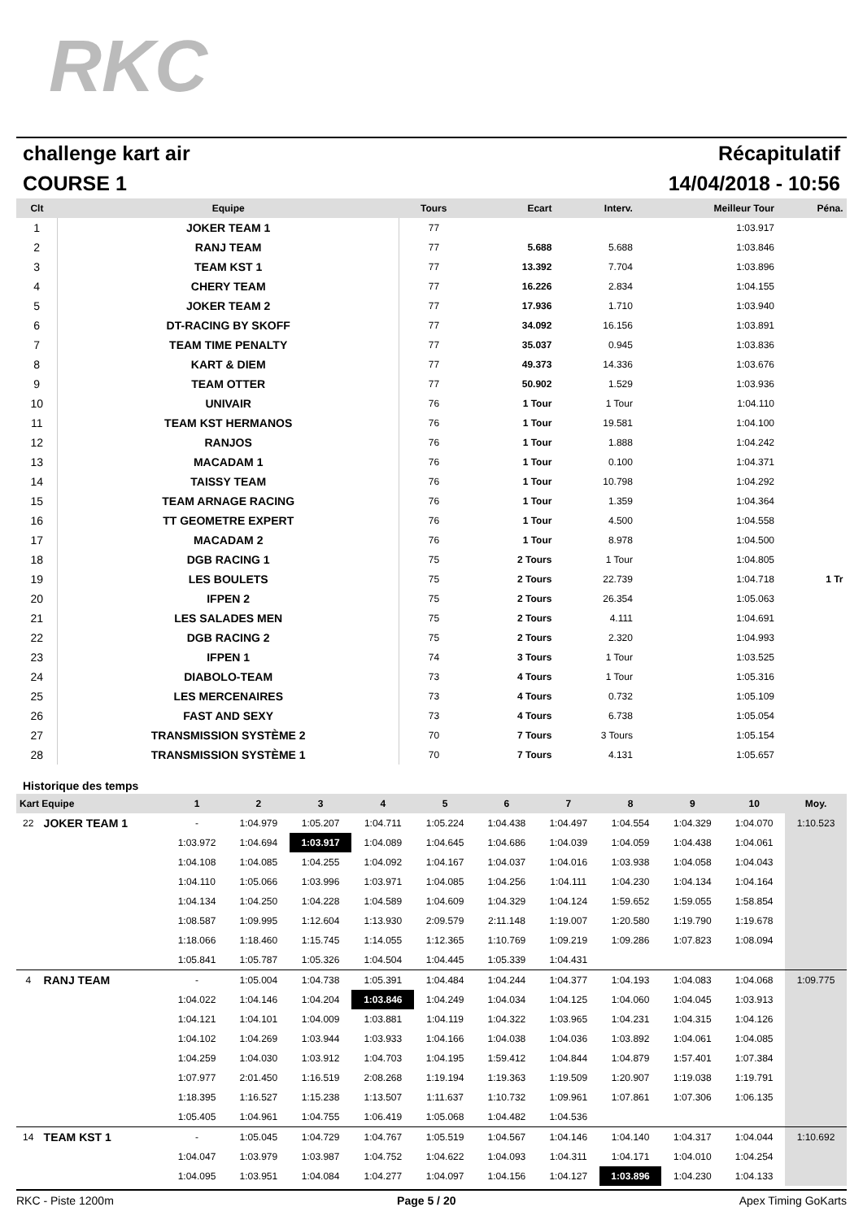RKC
challenge kart air Récapitulatif
COURSE 1 14/04/2018 - 10:56
| Clt | Equipe | Tours | Ecart | Interv. | Meilleur Tour | Péna. |
| --- | --- | --- | --- | --- | --- | --- |
| 1 | JOKER TEAM 1 | 77 | | | 1:03.917 | |
| 2 | RANJ TEAM | 77 | 5.688 | 5.688 | 1:03.846 | |
| 3 | TEAM KST 1 | 77 | 13.392 | 7.704 | 1:03.896 | |
| 4 | CHERY TEAM | 77 | 16.226 | 2.834 | 1:04.155 | |
| 5 | JOKER TEAM 2 | 77 | 17.936 | 1.710 | 1:03.940 | |
| 6 | DT-RACING BY SKOFF | 77 | 34.092 | 16.156 | 1:03.891 | |
| 7 | TEAM TIME PENALTY | 77 | 35.037 | 0.945 | 1:03.836 | |
| 8 | KART & DIEM | 77 | 49.373 | 14.336 | 1:03.676 | |
| 9 | TEAM OTTER | 77 | 50.902 | 1.529 | 1:03.936 | |
| 10 | UNIVAIR | 76 | 1 Tour | 1 Tour | 1:04.110 | |
| 11 | TEAM KST HERMANOS | 76 | 1 Tour | 19.581 | 1:04.100 | |
| 12 | RANJOS | 76 | 1 Tour | 1.888 | 1:04.242 | |
| 13 | MACADAM 1 | 76 | 1 Tour | 0.100 | 1:04.371 | |
| 14 | TAISSY TEAM | 76 | 1 Tour | 10.798 | 1:04.292 | |
| 15 | TEAM ARNAGE RACING | 76 | 1 Tour | 1.359 | 1:04.364 | |
| 16 | TT GEOMETRE EXPERT | 76 | 1 Tour | 4.500 | 1:04.558 | |
| 17 | MACADAM 2 | 76 | 1 Tour | 8.978 | 1:04.500 | |
| 18 | DGB RACING 1 | 75 | 2 Tours | 1 Tour | 1:04.805 | |
| 19 | LES BOULETS | 75 | 2 Tours | 22.739 | 1:04.718 | 1 Tr |
| 20 | IFPEN 2 | 75 | 2 Tours | 26.354 | 1:05.063 | |
| 21 | LES SALADES MEN | 75 | 2 Tours | 4.111 | 1:04.691 | |
| 22 | DGB RACING 2 | 75 | 2 Tours | 2.320 | 1:04.993 | |
| 23 | IFPEN 1 | 74 | 3 Tours | 1 Tour | 1:03.525 | |
| 24 | DIABOLO-TEAM | 73 | 4 Tours | 1 Tour | 1:05.316 | |
| 25 | LES MERCENAIRES | 73 | 4 Tours | 0.732 | 1:05.109 | |
| 26 | FAST AND SEXY | 73 | 4 Tours | 6.738 | 1:05.054 | |
| 27 | TRANSMISSION SYSTÈME 2 | 70 | 7 Tours | 3 Tours | 1:05.154 | |
| 28 | TRANSMISSION SYSTÈME 1 | 70 | 7 Tours | 4.131 | 1:05.657 | |
Historique des temps
| Kart Equipe | | 1 | 2 | 3 | 4 | 5 | 6 | 7 | 8 | 9 | 10 | Moy. |
| --- | --- | --- | --- | --- | --- | --- | --- | --- | --- | --- | --- | --- |
| 22 | JOKER TEAM 1 | - | 1:04.979 | 1:05.207 | 1:04.711 | 1:05.224 | 1:04.438 | 1:04.497 | 1:04.554 | 1:04.329 | 1:04.070 | 1:10.523 |
| | | 1:03.972 | 1:04.694 | 1:03.917 | 1:04.089 | 1:04.645 | 1:04.686 | 1:04.039 | 1:04.059 | 1:04.438 | 1:04.061 | |
| | | 1:04.108 | 1:04.085 | 1:04.255 | 1:04.092 | 1:04.167 | 1:04.037 | 1:04.016 | 1:03.938 | 1:04.058 | 1:04.043 | |
| | | 1:04.110 | 1:05.066 | 1:03.996 | 1:03.971 | 1:04.085 | 1:04.256 | 1:04.111 | 1:04.230 | 1:04.134 | 1:04.164 | |
| | | 1:04.134 | 1:04.250 | 1:04.228 | 1:04.589 | 1:04.609 | 1:04.329 | 1:04.124 | 1:59.652 | 1:59.055 | 1:58.854 | |
| | | 1:08.587 | 1:09.995 | 1:12.604 | 1:13.930 | 2:09.579 | 2:11.148 | 1:19.007 | 1:20.580 | 1:19.790 | 1:19.678 | |
| | | 1:18.066 | 1:18.460 | 1:15.745 | 1:14.055 | 1:12.365 | 1:10.769 | 1:09.219 | 1:09.286 | 1:07.823 | 1:08.094 | |
| | | 1:05.841 | 1:05.787 | 1:05.326 | 1:04.504 | 1:04.445 | 1:05.339 | 1:04.431 | | | | |
| 4 | RANJ TEAM | - | 1:05.004 | 1:04.738 | 1:05.391 | 1:04.484 | 1:04.244 | 1:04.377 | 1:04.193 | 1:04.083 | 1:04.068 | 1:09.775 |
| | | 1:04.022 | 1:04.146 | 1:04.204 | 1:03.846 | 1:04.249 | 1:04.034 | 1:04.125 | 1:04.060 | 1:04.045 | 1:03.913 | |
| | | 1:04.121 | 1:04.101 | 1:04.009 | 1:03.881 | 1:04.119 | 1:04.322 | 1:03.965 | 1:04.231 | 1:04.315 | 1:04.126 | |
| | | 1:04.102 | 1:04.269 | 1:03.944 | 1:03.933 | 1:04.166 | 1:04.038 | 1:04.036 | 1:03.892 | 1:04.061 | 1:04.085 | |
| | | 1:04.259 | 1:04.030 | 1:03.912 | 1:04.703 | 1:04.195 | 1:59.412 | 1:04.844 | 1:04.879 | 1:57.401 | 1:07.384 | |
| | | 1:07.977 | 2:01.450 | 1:16.519 | 2:08.268 | 1:19.194 | 1:19.363 | 1:19.509 | 1:20.907 | 1:19.038 | 1:19.791 | |
| | | 1:18.395 | 1:16.527 | 1:15.238 | 1:13.507 | 1:11.637 | 1:10.732 | 1:09.961 | 1:07.861 | 1:07.306 | 1:06.135 | |
| | | 1:05.405 | 1:04.961 | 1:04.755 | 1:06.419 | 1:05.068 | 1:04.482 | 1:04.536 | | | | |
| 14 | TEAM KST 1 | - | 1:05.045 | 1:04.729 | 1:04.767 | 1:05.519 | 1:04.567 | 1:04.146 | 1:04.140 | 1:04.317 | 1:04.044 | 1:10.692 |
| | | 1:04.047 | 1:03.979 | 1:03.987 | 1:04.752 | 1:04.622 | 1:04.093 | 1:04.311 | 1:04.171 | 1:04.010 | 1:04.254 | |
| | | 1:04.095 | 1:03.951 | 1:04.084 | 1:04.277 | 1:04.097 | 1:04.156 | 1:04.127 | 1:03.896 | 1:04.230 | 1:04.133 | |
RKC - Piste 1200m Page 5 / 20 Apex Timing GoKarts